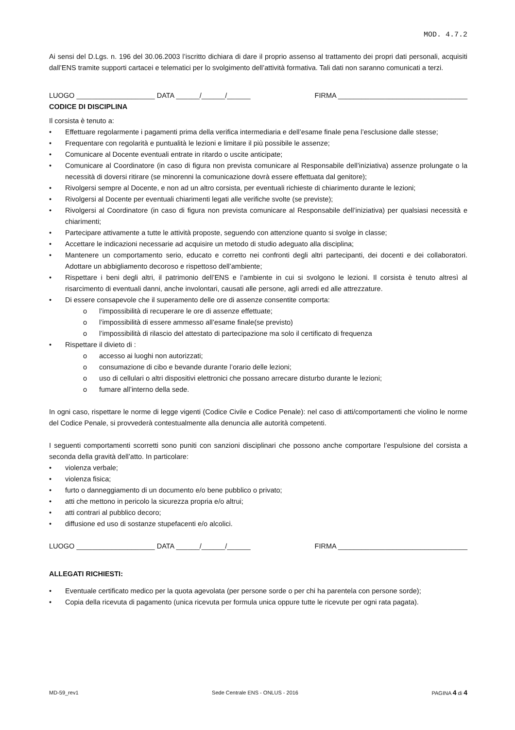MOD. 4.7.2
Ai sensi del D.Lgs. n. 196 del 30.06.2003 l’iscritto dichiara di dare il proprio assenso al trattamento dei propri dati personali, acquisiti dall’ENS tramite supporti cartacei e telematici per lo svolgimento dell’attività formativa. Tali dati non saranno comunicati a terzi.
LUOGO ____________________ DATA ______/______/______ FIRMA _________________________________
CODICE DI DISCIPLINA
Il corsista è tenuto a:
• Effettuare regolarmente i pagamenti prima della verifica intermediaria e dell’esame finale pena l’esclusione dalle stesse;
• Frequentare con regolarità e puntualità le lezioni e limitare il più possibile le assenze;
• Comunicare al Docente eventuali entrate in ritardo o uscite anticipate;
• Comunicare al Coordinatore (in caso di figura non prevista comunicare al Responsabile dell’iniziativa) assenze prolungate o la necessità di doversi ritirare (se minorenni la comunicazione dovrà essere effettuata dal genitore);
• Rivolgersi sempre al Docente, e non ad un altro corsista, per eventuali richieste di chiarimento durante le lezioni;
• Rivolgersi al Docente per eventuali chiarimenti legati alle verifiche svolte (se previste);
• Rivolgersi al Coordinatore (in caso di figura non prevista comunicare al Responsabile dell’iniziativa) per qualsiasi necessità e chiarimenti;
• Partecipare attivamente a tutte le attività proposte, seguendo con attenzione quanto si svolge in classe;
• Accettare le indicazioni necessarie ad acquisire un metodo di studio adeguato alla disciplina;
• Mantenere un comportamento serio, educato e corretto nei confronti degli altri partecipanti, dei docenti e dei collaboratori. Adottare un abbigliamento decoroso e rispettoso dell’ambiente;
• Rispettare i beni degli altri, il patrimonio dell’ENS e l’ambiente in cui si svolgono le lezioni. Il corsista è tenuto altresì al risarcimento di eventuali danni, anche involontari, causati alle persone, agli arredi ed alle attrezzature.
• Di essere consapevole che il superamento delle ore di assenze consentite comporta:
o l’impossibilità di recuperare le ore di assenze effettuate;
o l’impossibilità di essere ammesso all’esame finale(se previsto)
o l’impossibilità di rilascio del attestato di partecipazione ma solo il certificato di frequenza
• Rispettare il divieto di :
o accesso ai luoghi non autorizzati;
o consumazione di cibo e bevande durante l’orario delle lezioni;
o uso di cellulari o altri dispositivi elettronici che possano arrecare disturbo durante le lezioni;
o fumare all’interno della sede.
In ogni caso, rispettare le norme di legge vigenti (Codice Civile e Codice Penale): nel caso di atti/comportamenti che violino le norme del Codice Penale, si provvederà contestualmente alla denuncia alle autorità competenti.
I seguenti comportamenti scorretti sono puniti con sanzioni disciplinari che possono anche comportare l’espulsione del corsista a seconda della gravità dell’atto. In particolare:
• violenza verbale;
• violenza fisica;
• furto o danneggiamento di un documento e/o bene pubblico o privato;
• atti che mettono in pericolo la sicurezza propria e/o altrui;
• atti contrari al pubblico decoro;
• diffusione ed uso di sostanze stupefacenti e/o alcolici.
LUOGO ____________________ DATA ______/______/______ FIRMA _________________________________
ALLEGATI RICHIESTI:
• Eventuale certificato medico per la quota agevolata (per persone sorde o per chi ha parentela con persone sorde);
• Copia della ricevuta di pagamento (unica ricevuta per formula unica oppure tutte le ricevute per ogni rata pagata).
MD-59_rev1 Sede Centrale ENS - ONLUS - 2016 PAGINA 4 di 4